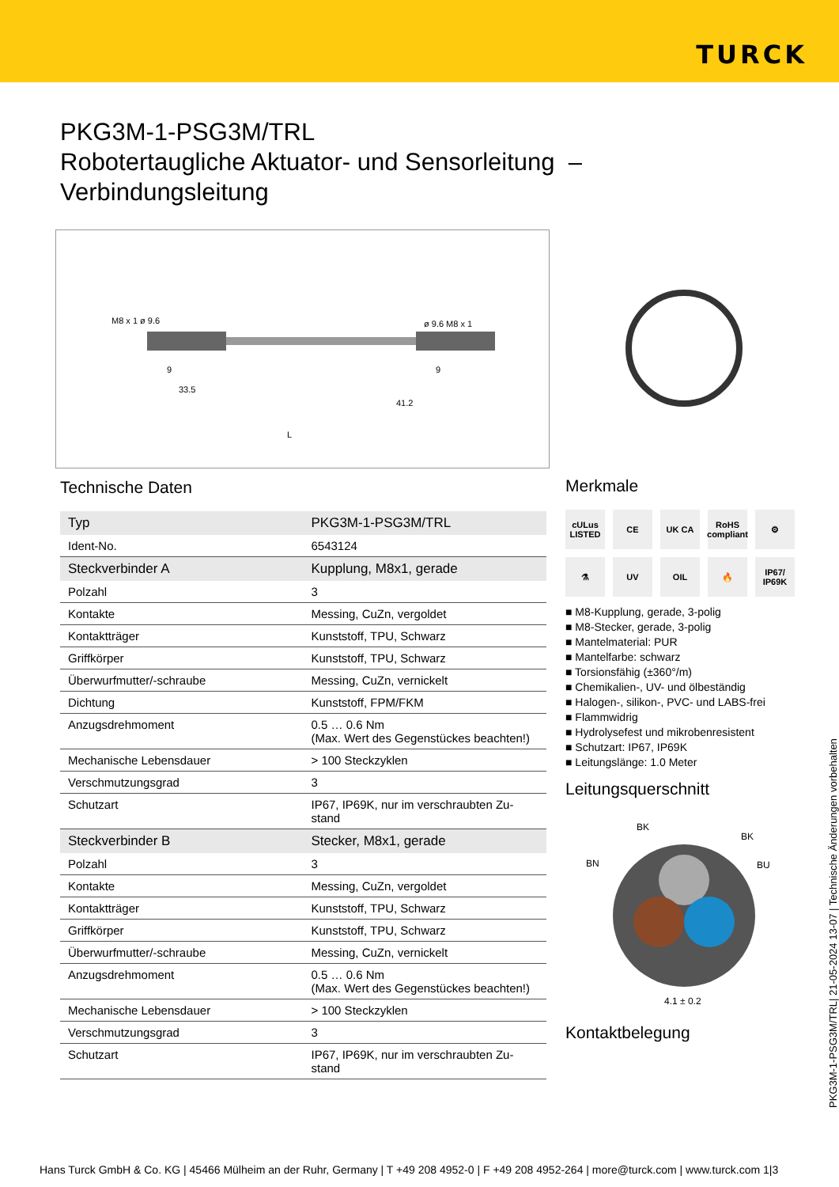TURCK
PKG3M-1-PSG3M/TRL
Robotertaugliche Aktuator- und Sensorleitung –
Verbindungsleitung
M8 x 1 ø 9.6
ø 9.6 M8 x 1
33.5
41.2
L
9
9
Technische Daten
| Typ | PKG3M-1-PSG3M/TRL |
| Ident-No. | 6543124 |
| Steckverbinder A | Kupplung, M8x1, gerade |
| Polzahl | 3 |
| Kontakte | Messing, CuZn, vergoldet |
| Kontaktträger | Kunststoff, TPU, Schwarz |
| Griffkörper | Kunststoff, TPU, Schwarz |
| Überwurfmutter/-schraube | Messing, CuZn, vernickelt |
| Dichtung | Kunststoff, FPM/FKM |
| Anzugsdrehmoment | 0.5 … 0.6 Nm (Max. Wert des Gegenstückes beachten!) |
| Mechanische Lebensdauer | > 100 Steckzyklen |
| Verschmutzungsgrad | 3 |
| Schutzart | IP67, IP69K, nur im verschraubten Zu- stand |
| Steckverbinder B | Stecker, M8x1, gerade |
| Polzahl | 3 |
| Kontakte | Messing, CuZn, vergoldet |
| Kontaktträger | Kunststoff, TPU, Schwarz |
| Griffkörper | Kunststoff, TPU, Schwarz |
| Überwurfmutter/-schraube | Messing, CuZn, vernickelt |
| Anzugsdrehmoment | 0.5 … 0.6 Nm (Max. Wert des Gegenstückes beachten!) |
| Mechanische Lebensdauer | > 100 Steckzyklen |
| Verschmutzungsgrad | 3 |
| Schutzart | IP67, IP69K, nur im verschraubten Zu- stand |
Merkmale
cULus LISTED
CE
UK CA
RoHS compliant
⚙
⚗
UV
OIL
🔥
IP67/ IP69K
■ M8-Kupplung, gerade, 3-polig
■ M8-Stecker, gerade, 3-polig
■ Mantelmaterial: PUR
■ Mantelfarbe: schwarz
■ Torsionsfähig (±360°/m)
■ Chemikalien-, UV- und ölbeständig
■ Halogen-, silikon-, PVC- und LABS-frei
■ Flammwidrig
■ Hydrolysefest und mikrobenresistent
■ Schutzart: IP67, IP69K
■ Leitungslänge: 1.0 Meter
Leitungsquerschnitt
BK
BK
BN
BU
4.1 ± 0.2
Kontaktbelegung
PKG3M-1-PSG3M/TRL| 21-05-2024 13-07 | Technische Änderungen vorbehalten
Hans Turck GmbH & Co. KG | 45466 Mülheim an der Ruhr, Germany | T +49 208 4952-0 | F +49 208 4952-264 | more@turck.com | www.turck.com 1|3